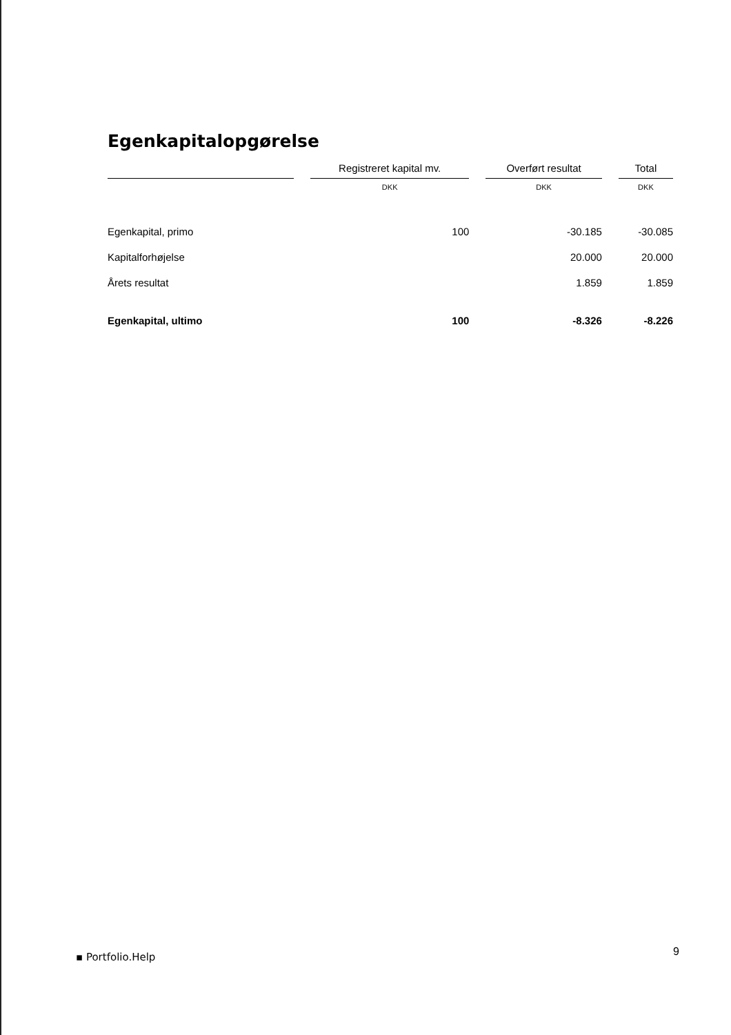Egenkapitalopgørelse
| | | Registreret kapital mv. | | Overført resultat | | Total |
| --- | --- | --- | --- | --- | --- | --- |
| | | DKK | | DKK | | DKK |
| Egenkapital, primo | | 100 | | -30.185 | | -30.085 |
| Kapitalforhøjelse | | | | 20.000 | | 20.000 |
| Årets resultat | | | | 1.859 | | 1.859 |
| Egenkapital, ultimo | | 100 | | -8.326 | | -8.226 |
▪ Portfolio.Help 9